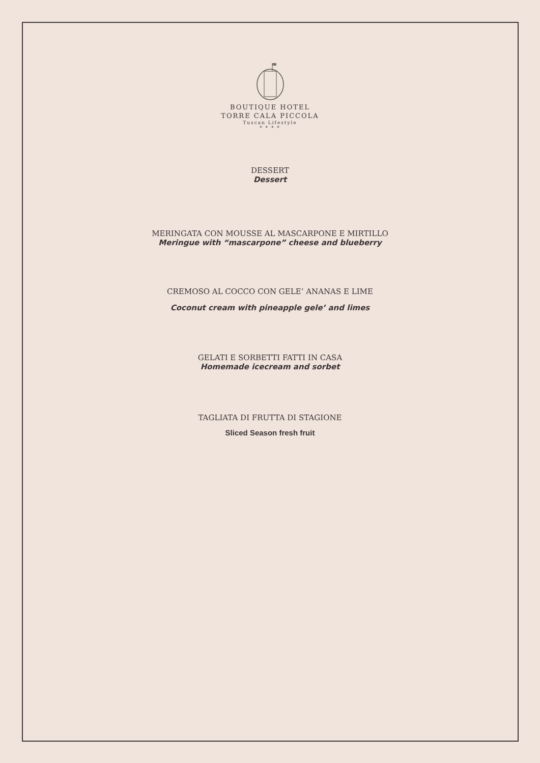BOUTIQUE HOTEL
TORRE CALA PICCOLA
Tuscan Lifestyle
* * * *
DESSERT
Dessert
MERINGATA CON MOUSSE AL MASCARPONE E MIRTILLO
Meringue with “mascarpone” cheese and blueberry
CREMOSO AL COCCO CON GELE’ ANANAS E LIME
Coconut cream with pineapple gele’ and limes
GELATI E SORBETTI FATTI IN CASA
Homemade icecream and sorbet
TAGLIATA DI FRUTTA DI STAGIONE
Sliced Season fresh fruit